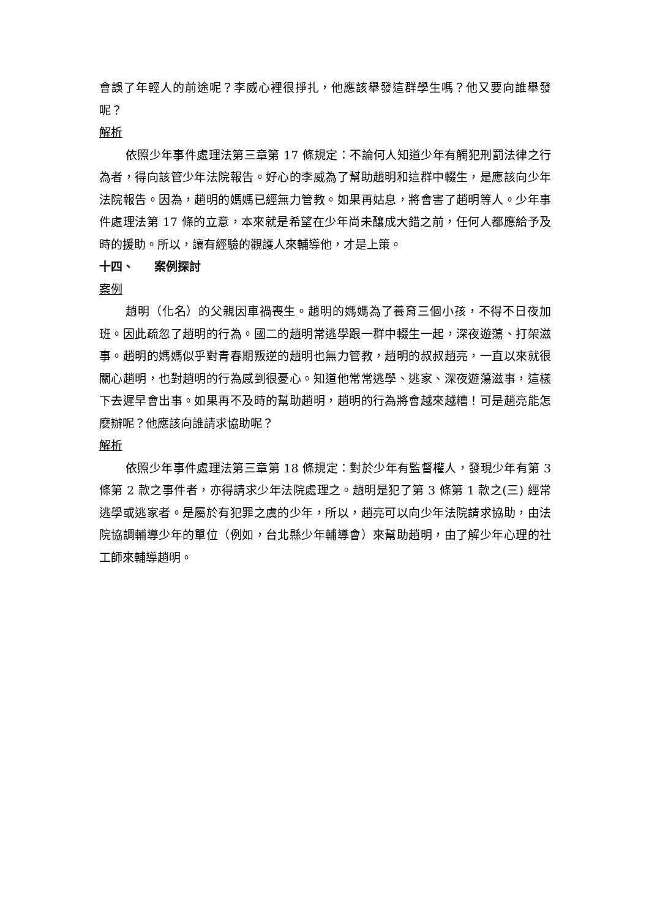會誤了年輕人的前途呢？李威心裡很掙扎，他應該舉發這群學生嗎？他又要向誰舉發呢？
解析
依照少年事件處理法第三章第 17 條規定：不論何人知道少年有觸犯刑罰法律之行為者，得向該管少年法院報告。好心的李威為了幫助趙明和這群中輟生，是應該向少年法院報告。因為，趙明的媽媽已經無力管教。如果再姑息，將會害了趙明等人。少年事件處理法第 17 條的立意，本來就是希望在少年尚未釀成大錯之前，任何人都應給予及時的援助。所以，讓有經驗的觀護人來輔導他，才是上策。
十四、 案例探討
案例
趙明（化名）的父親因車禍喪生。趙明的媽媽為了養育三個小孩，不得不日夜加班。因此疏忽了趙明的行為。國二的趙明常逃學跟一群中輟生一起，深夜遊蕩、打架滋事。趙明的媽媽似乎對青春期叛逆的趙明也無力管教，趙明的叔叔趙亮，一直以來就很關心趙明，也對趙明的行為感到很憂心。知道他常常逃學、逃家、深夜遊蕩滋事，這樣下去遲早會出事。如果再不及時的幫助趙明，趙明的行為將會越來越糟！可是趙亮能怎麼辦呢？他應該向誰請求協助呢？
解析
依照少年事件處理法第三章第 18 條規定：對於少年有監督權人，發現少年有第 3 條第 2 款之事件者，亦得請求少年法院處理之。趙明是犯了第 3 條第 1 款之(三) 經常逃學或逃家者。是屬於有犯罪之虞的少年，所以，趙亮可以向少年法院請求協助，由法院協調輔導少年的單位（例如，台北縣少年輔導會）來幫助趙明，由了解少年心理的社工師來輔導趙明。